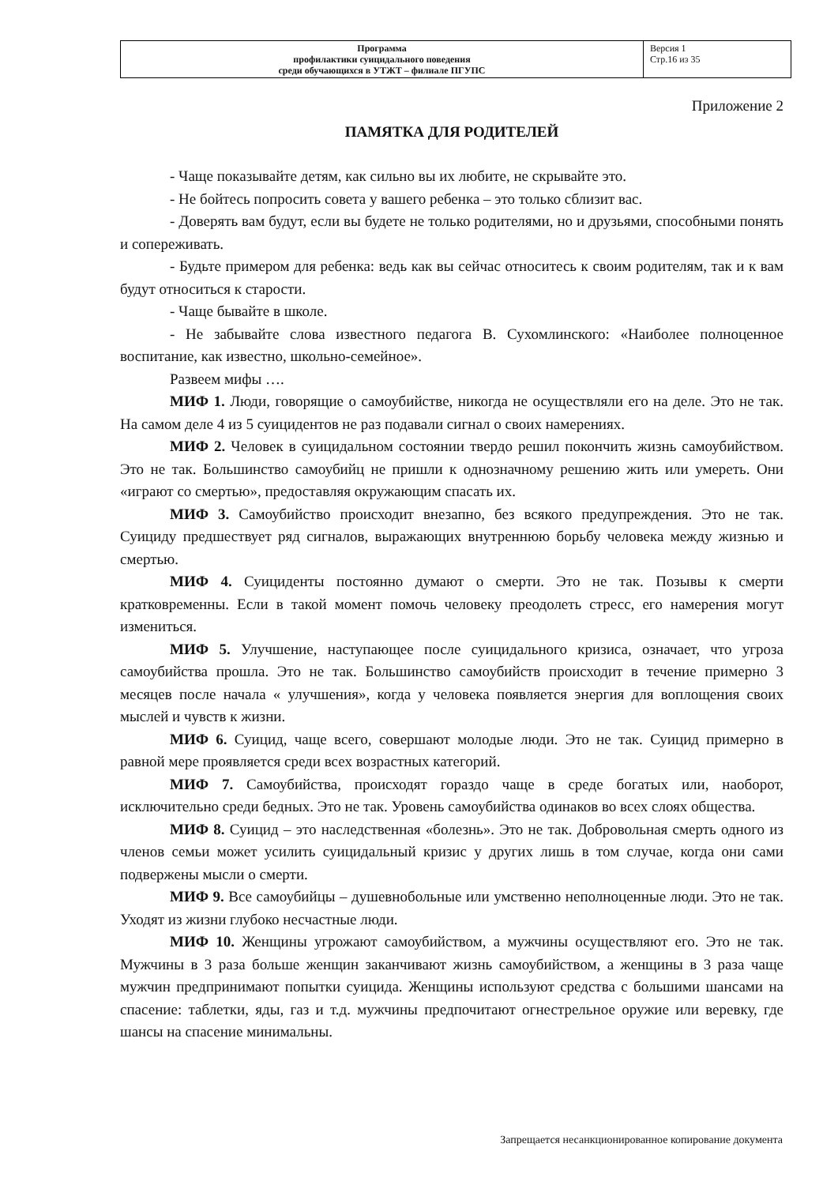| Программа профилактики суицидального поведения среди обучающихся в УТЖТ – филиале ПГУПС | Версия 1 Стр.16 из 35 |
Приложение 2
ПАМЯТКА ДЛЯ РОДИТЕЛЕЙ
- Чаще показывайте детям, как сильно вы их любите, не скрывайте это.
- Не бойтесь попросить совета у вашего ребенка – это только сблизит вас.
- Доверять вам будут, если вы будете не только родителями, но и друзьями, способными понять и сопереживать.
- Будьте примером для ребенка: ведь как вы сейчас относитесь к своим родителям, так и к вам будут относиться к старости.
- Чаще бывайте в школе.
- Не забывайте слова известного педагога В. Сухомлинского: «Наиболее полноценное воспитание, как известно, школьно-семейное».
Развеем мифы ….
МИФ 1. Люди, говорящие о самоубийстве, никогда не осуществляли его на деле. Это не так. На самом деле 4 из 5 суицидентов не раз подавали сигнал о своих намерениях.
МИФ 2. Человек в суицидальном состоянии твердо решил покончить жизнь самоубийством. Это не так. Большинство самоубийц не пришли к однозначному решению жить или умереть. Они «играют со смертью», предоставляя окружающим спасать их.
МИФ 3. Самоубийство происходит внезапно, без всякого предупреждения. Это не так. Суициду предшествует ряд сигналов, выражающих внутреннюю борьбу человека между жизнью и смертью.
МИФ 4. Суициденты постоянно думают о смерти. Это не так. Позывы к смерти кратковременны. Если в такой момент помочь человеку преодолеть стресс, его намерения могут измениться.
МИФ 5. Улучшение, наступающее после суицидального кризиса, означает, что угроза самоубийства прошла. Это не так. Большинство самоубийств происходит в течение примерно 3 месяцев после начала « улучшения», когда у человека появляется энергия для воплощения своих мыслей и чувств к жизни.
МИФ 6. Суицид, чаще всего, совершают молодые люди. Это не так. Суицид примерно в равной мере проявляется среди всех возрастных категорий.
МИФ 7. Самоубийства, происходят гораздо чаще в среде богатых или, наоборот, исключительно среди бедных. Это не так. Уровень самоубийства одинаков во всех слоях общества.
МИФ 8. Суицид – это наследственная «болезнь». Это не так. Добровольная смерть одного из членов семьи может усилить суицидальный кризис у других лишь в том случае, когда они сами подвержены мысли о смерти.
МИФ 9. Все самоубийцы – душевнобольные или умственно неполноценные люди. Это не так. Уходят из жизни глубоко несчастные люди.
МИФ 10. Женщины угрожают самоубийством, а мужчины осуществляют его. Это не так. Мужчины в 3 раза больше женщин заканчивают жизнь самоубийством, а женщины в 3 раза чаще мужчин предпринимают попытки суицида. Женщины используют средства с большими шансами на спасение: таблетки, яды, газ и т.д. мужчины предпочитают огнестрельное оружие или веревку, где шансы на спасение минимальны.
Запрещается несанкционированное копирование документа